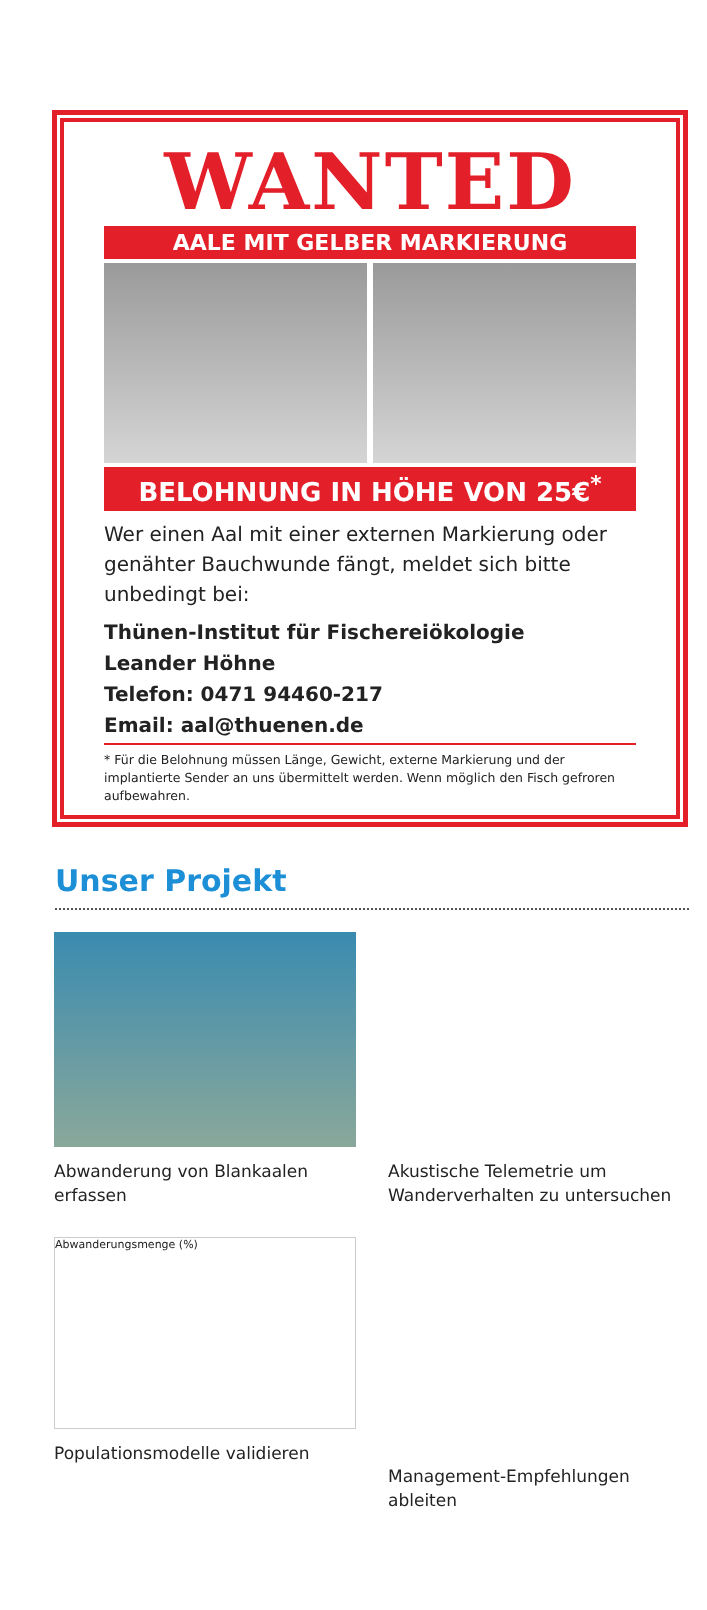WANTED
AALE MIT GELBER MARKIERUNG
BELOHNUNG IN HÖHE VON 25€<sup>*</sup>
Wer einen Aal mit einer externen Markierung oder genähter Bauchwunde fängt, meldet sich bitte unbedingt bei:
Thünen-Institut für Fischereiökologie
Leander Höhne
Telefon: 0471 94460-217
Email: aal@thuenen.de
* Für die Belohnung müssen Länge, Gewicht, externe Markierung und der implantierte Sender an uns übermittelt werden. Wenn möglich den Fisch gefroren aufbewahren.
Unser Projekt
Abwanderung von Blankaalen erfassen
Akustische Telemetrie um Wanderverhalten zu untersuchen
Abwanderungsmenge (%)
Populationsmodelle validieren
Management-Empfehlungen ableiten